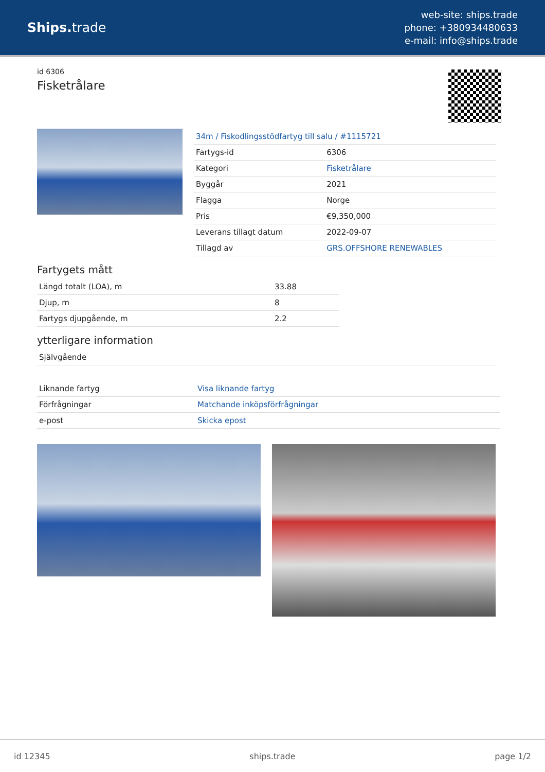Ships. trade
web-site: ships.trade
phone: +380934480633
e-mail: info@ships.trade
id 6306
Fisketrålare
| 34m / Fiskodlingsstödfartyg till salu / #1115721 | |
| Fartygs-id | 6306 |
| Kategori | Fisketrålare |
| Byggår | 2021 |
| Flagga | Norge |
| Pris | €9,350,000 |
| Leverans tillagt datum | 2022-09-07 |
| Tillagd av | GRS.OFFSHORE RENEWABLES |
Fartygets mått
| Längd totalt (LOA), m | 33.88 |
| Djup, m | 8 |
| Fartygs djupgående, m | 2.2 |
ytterligare information
| Självgående |
| Liknande fartyg | Visa liknande fartyg |
| Förfrågningar | Matchande inköpsförfrågningar |
| e-post | Skicka epost |
id 12345 ships.trade page 1/2